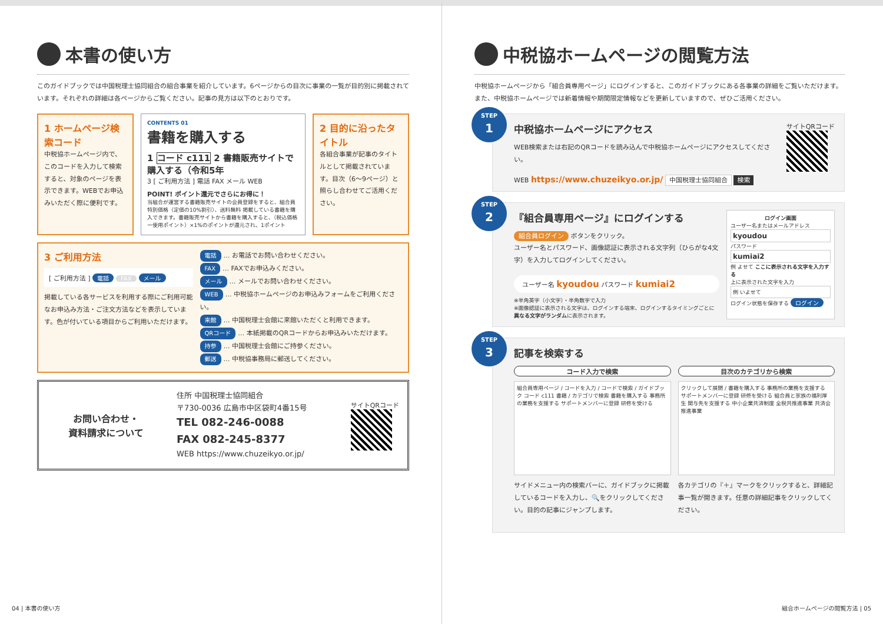本書の使い方
このガイドブックでは中国税理士協同組合の組合事業を紹介しています。6ページからの目次に事業の一覧が目的別に掲載されています。それぞれの詳細は各ページからご覧ください。記事の見方は以下のとおりです。
1 ホームページ検索コード
中税協ホームページ内で、このコードを入力して検索すると、対象のページを表示できます。WEBでお申込みいただく際に便利です。
CONTENTS 01
書籍を購入する
1 コード c111 2 書籍販売サイトで購入する（令和5年
3 [ ご利用方法 ] 電話 FAX メール WEB
POINT! ポイント還元でさらにお得に！
当組合が運営する書籍販売サイトの会員登録をすると、組合員特別価格（定価の10%割引）、送料無料 掲載している書籍を購入できます。書籍販売サイトから書籍を購入すると、（税込価格ー使用ポイント）×1%のポイントが還元され、1ポイント
2 目的に沿ったタイトル
各組合事業が記事のタイトルとして掲載されています。目次（6～9ページ）と照らし合わせてご活用ください。
3 ご利用方法
[ ご利用方法 ] 電話 FAX メール
掲載している各サービスを利用する際にご利用可能なお申込み方法・ご注文方法などを表示しています。色が付いている項目からご利用いただけます。
電話 … お電話でお問い合わせください。
FAX … FAXでお申込みください。
メール … メールでお問い合わせください。
WEB … 中税協ホームページのお申込みフォームをご利用ください。
来館 … 中国税理士会館に来館いただくと利用できます。
QRコード … 本紙掲載のQRコードからお申込みいただけます。
持参 … 中国税理士会館にご持参ください。
郵送 … 中税協事務局に郵送してください。
お問い合わせ・
資料請求について
住所 中国税理士協同組合
〒730-0036 広島市中区袋町4番15号
TEL 082-246-0088
FAX 082-245-8377
WEB https://www.chuzeikyo.or.jp/
サイトQRコード
04 | 本書の使い方
中税協ホームページの閲覧方法
中税協ホームページから「組合員専用ページ」にログインすると、このガイドブックにある各事業の詳細をご覧いただけます。また、中税協ホームページでは新着情報や期間限定情報などを更新していますので、ぜひご活用ください。
STEP
1
中税協ホームページにアクセス
WEB検索または右記のQRコードを読み込んで中税協ホームページにアクセスしてください。
WEB https://www.chuzeikyo.or.jp/ 中国税理士協同組合 検索
サイトQRコード
STEP
2
『組合員専用ページ』にログインする
組合員ログイン ボタンをクリック。
ユーザー名とパスワード、画像認証に表示される文字列（ひらがな4文字）を入力してログインしてください。
ユーザー名 kyoudou パスワード kumiai2
※半角英字（小文字）・半角数字で入力
※画像認証に表示される文字は、ログインする端末、ログインするタイミングごとに異なる文字がランダムに表示されます。
ログイン画面
ユーザー名またはメールアドレス
kyoudou
パスワード
kumiai2
例 よせて ここに表示される文字を入力する
上に表示された文字を入力
例 いよせて
ログイン状態を保存する ログイン
STEP
3
記事を検索する
コード入力で検索
組合員専用ページ / コードを入力 / コードで検索 / ガイドブック コード c111 書籍 / カテゴリで検索 書籍を購入する 事務所の業務を支援する サポートメンバーに登録 研修を受ける
サイドメニュー内の検索バーに、ガイドブックに掲載しているコードを入力し、🔍をクリックしてください。目的の記事にジャンプします。
目次のカテゴリから検索
クリックして展開 / 書籍を購入する 事務所の業務を支援する サポートメンバーに登録 研修を受ける 組合員と家族の福利厚生 関与先を支援する 中小企業共済制度 全税共推進事業 共済会推進事業
各カテゴリの『＋』マークをクリックすると、詳細記事一覧が開きます。任意の詳細記事をクリックしてください。
組合ホームページの閲覧方法 | 05